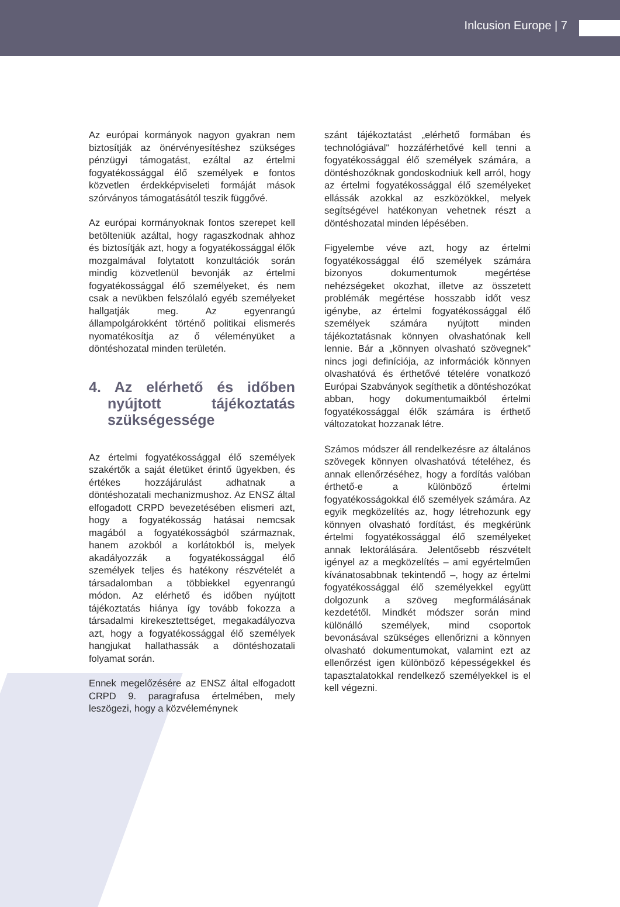Inlcusion Europe | 7
Az európai kormányok nagyon gyakran nem biztosítják az önérvényesítéshez szükséges pénzügyi támogatást, ezáltal az értelmi fogyatékossággal élő személyek e fontos közvetlen érdekképviseleti formáját mások szórványos támogatásától teszik függővé.
Az európai kormányoknak fontos szerepet kell betölteniük azáltal, hogy ragaszkodnak ahhoz és biztosítják azt, hogy a fogyatékossággal élők mozgalmával folytatott konzultációk során mindig közvetlenül bevonják az értelmi fogyatékossággal élő személyeket, és nem csak a nevükben felszólaló egyéb személyeket hallgatják meg. Az egyenrangú állampolgárokként történő politikai elismerés nyomatékosítja az ő véleményüket a döntéshozatal minden területén.
4. Az elérhető és időben nyújtott tájékoztatás szükségessége
Az értelmi fogyatékossággal élő személyek szakértők a saját életüket érintő ügyekben, és értékes hozzájárulást adhatnak a döntéshozatali mechanizmushoz. Az ENSZ által elfogadott CRPD bevezetésében elismeri azt, hogy a fogyatékosság hatásai nemcsak magából a fogyatékosságból származnak, hanem azokból a korlátokból is, melyek akadályozzák a fogyatékossággal élő személyek teljes és hatékony részvételét a társadalomban a többiekkel egyenrangú módon. Az elérhető és időben nyújtott tájékoztatás hiánya így tovább fokozza a társadalmi kirekesztettséget, megakadályozva azt, hogy a fogyatékossággal élő személyek hangjukat hallathassák a döntéshozatali folyamat során.
Ennek megelőzésére az ENSZ által elfogadott CRPD 9. paragrafusa értelmében, mely leszögezi, hogy a közvéleménynek
szánt tájékoztatást „elérhető formában és technológiával" hozzáférhetővé kell tenni a fogyatékossággal élő személyek számára, a döntéshozóknak gondoskodniuk kell arról, hogy az értelmi fogyatékossággal élő személyeket ellássák azokkal az eszközökkel, melyek segítségével hatékonyan vehetnek részt a döntéshozatal minden lépésében.
Figyelembe véve azt, hogy az értelmi fogyatékossággal élő személyek számára bizonyos dokumentumok megértése nehézségeket okozhat, illetve az összetett problémák megértése hosszabb időt vesz igénybe, az értelmi fogyatékossággal élő személyek számára nyújtott minden tájékoztatásnak könnyen olvashatónak kell lennie. Bár a „könnyen olvasható szövegnek" nincs jogi definíciója, az információk könnyen olvashatóvá és érthetővé tételére vonatkozó Európai Szabványok segíthetik a döntéshozókat abban, hogy dokumentumaikból értelmi fogyatékossággal élők számára is érthető változatokat hozzanak létre.
Számos módszer áll rendelkezésre az általános szövegek könnyen olvashatóvá tételéhez, és annak ellenőrzéséhez, hogy a fordítás valóban érthető-e a különböző értelmi fogyatékosságokkal élő személyek számára. Az egyik megközelítés az, hogy létrehozunk egy könnyen olvasható fordítást, és megkérünk értelmi fogyatékossággal élő személyeket annak lektorálására. Jelentősebb részvételt igényel az a megközelítés – ami egyértelműen kívánatosabbnak tekintendő –, hogy az értelmi fogyatékossággal élő személyekkel együtt dolgozunk a szöveg megformálásának kezdetétől. Mindkét módszer során mind különálló személyek, mind csoportok bevonásával szükséges ellenőrizni a könnyen olvasható dokumentumokat, valamint ezt az ellenőrzést igen különböző képességekkel és tapasztalatokkal rendelkező személyekkel is el kell végezni.